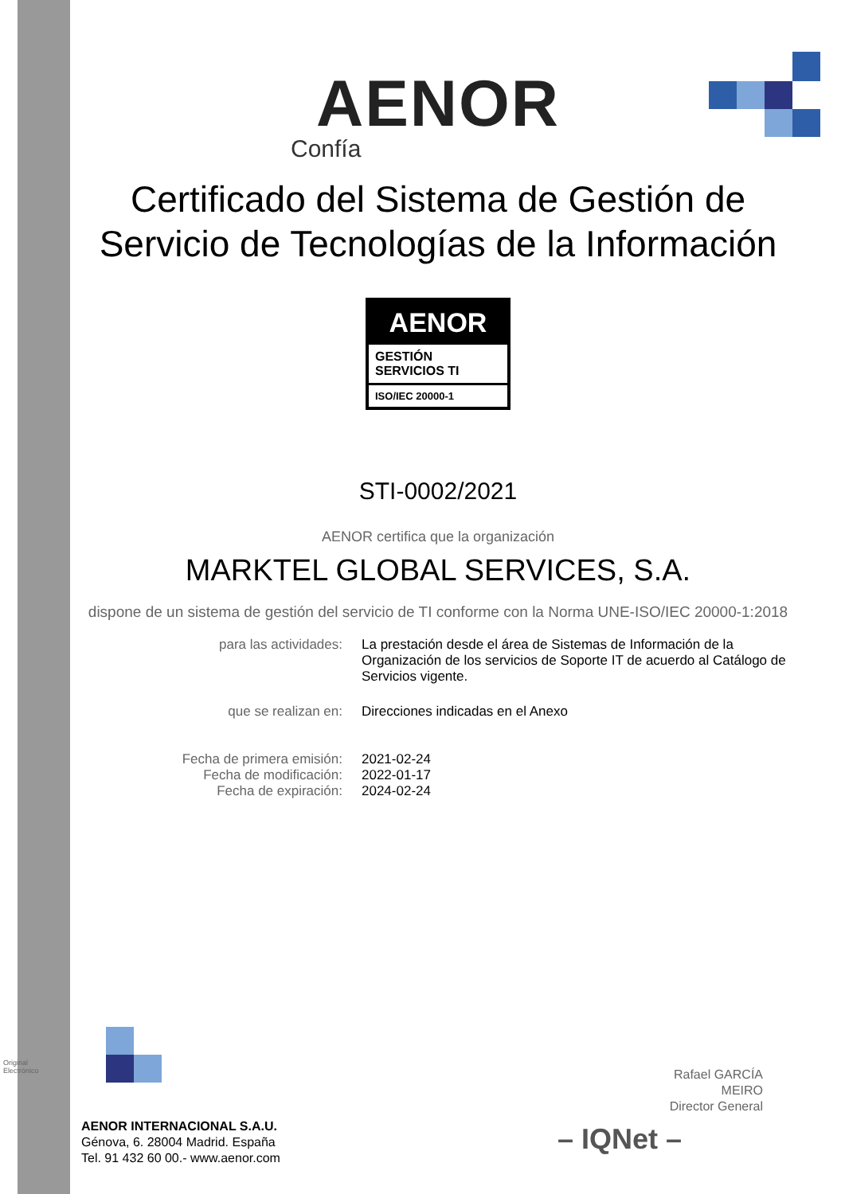Original Electrónico
AENOR
Confía
Certificado del Sistema de Gestión de
Servicio de Tecnologías de la Información
AENOR
GESTIÓN
SERVICIOS TI
ISO/IEC 20000-1
STI-0002/2021
AENOR certifica que la organización
MARKTEL GLOBAL SERVICES, S.A.
dispone de un sistema de gestión del servicio de TI conforme con la Norma UNE-ISO/IEC 20000-1:2018
| para las actividades: | La prestación desde el área de Sistemas de Información de la Organización de los servicios de Soporte IT de acuerdo al Catálogo de Servicios vigente. |
| que se realizan en: | Direcciones indicadas en el Anexo |
| Fecha de primera emisión: | 2021-02-24 |
| Fecha de modificación: | 2022-01-17 |
| Fecha de expiración: | 2024-02-24 |
Rafael GARCÍA MEIRO
Director General
– IQNet –
AENOR INTERNACIONAL S.A.U.
Génova, 6. 28004 Madrid. España
Tel. 91 432 60 00.- www.aenor.com